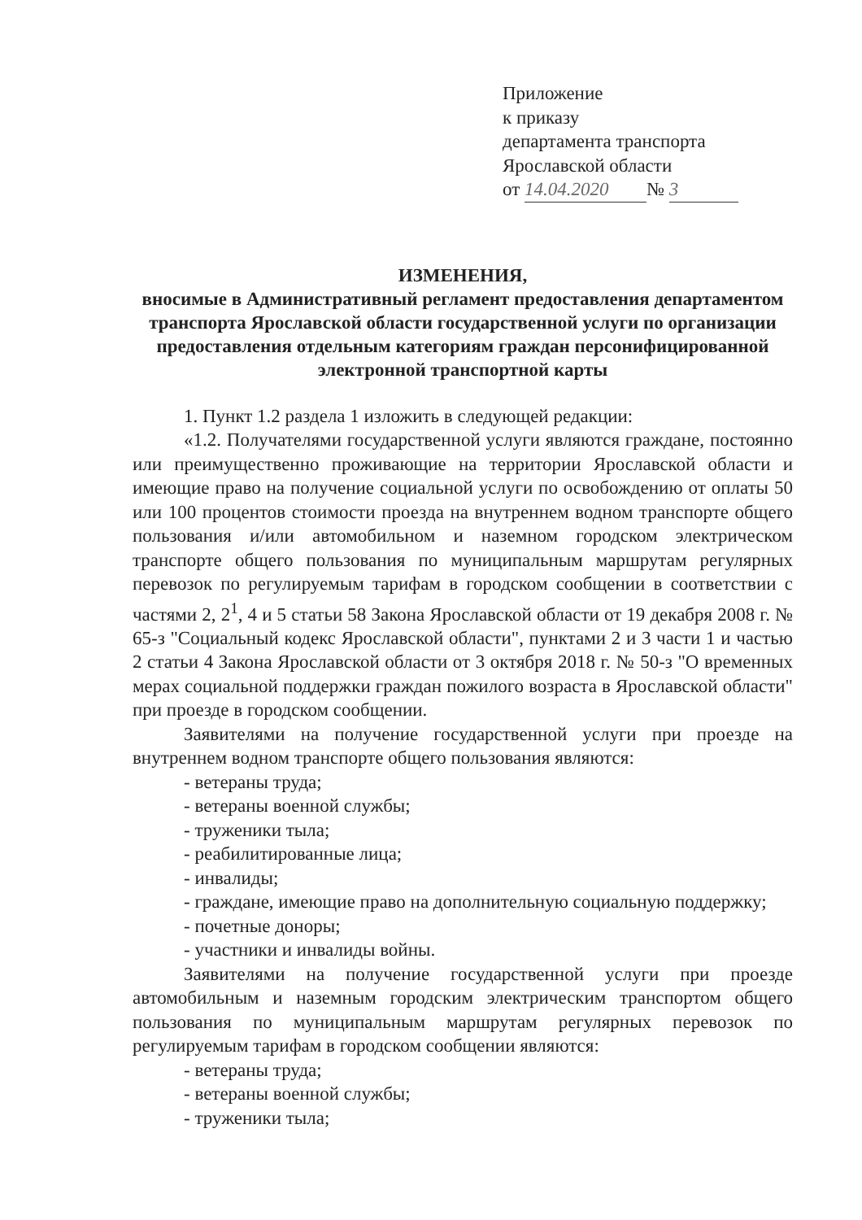Приложение
к приказу
департамента транспорта
Ярославской области
от 14.04.2020 № 3
ИЗМЕНЕНИЯ,
вносимые в Административный регламент предоставления департаментом транспорта Ярославской области государственной услуги по организации предоставления отдельным категориям граждан персонифицированной электронной транспортной карты
1. Пункт 1.2 раздела 1 изложить в следующей редакции:
«1.2. Получателями государственной услуги являются граждане, постоянно или преимущественно проживающие на территории Ярославской области и имеющие право на получение социальной услуги по освобождению от оплаты 50 или 100 процентов стоимости проезда на внутреннем водном транспорте общего пользования и/или автомобильном и наземном городском электрическом транспорте общего пользования по муниципальным маршрутам регулярных перевозок по регулируемым тарифам в городском сообщении в соответствии с частями 2, 2<sup>1</sup>, 4 и 5 статьи 58 Закона Ярославской области от 19 декабря 2008 г. № 65-з "Социальный кодекс Ярославской области", пунктами 2 и 3 части 1 и частью 2 статьи 4 Закона Ярославской области от 3 октября 2018 г. № 50-з "О временных мерах социальной поддержки граждан пожилого возраста в Ярославской области" при проезде в городском сообщении.
Заявителями на получение государственной услуги при проезде на внутреннем водном транспорте общего пользования являются:
- ветераны труда;
- ветераны военной службы;
- труженики тыла;
- реабилитированные лица;
- инвалиды;
- граждане, имеющие право на дополнительную социальную поддержку;
- почетные доноры;
- участники и инвалиды войны.
Заявителями на получение государственной услуги при проезде автомобильным и наземным городским электрическим транспортом общего пользования по муниципальным маршрутам регулярных перевозок по регулируемым тарифам в городском сообщении являются:
- ветераны труда;
- ветераны военной службы;
- труженики тыла;